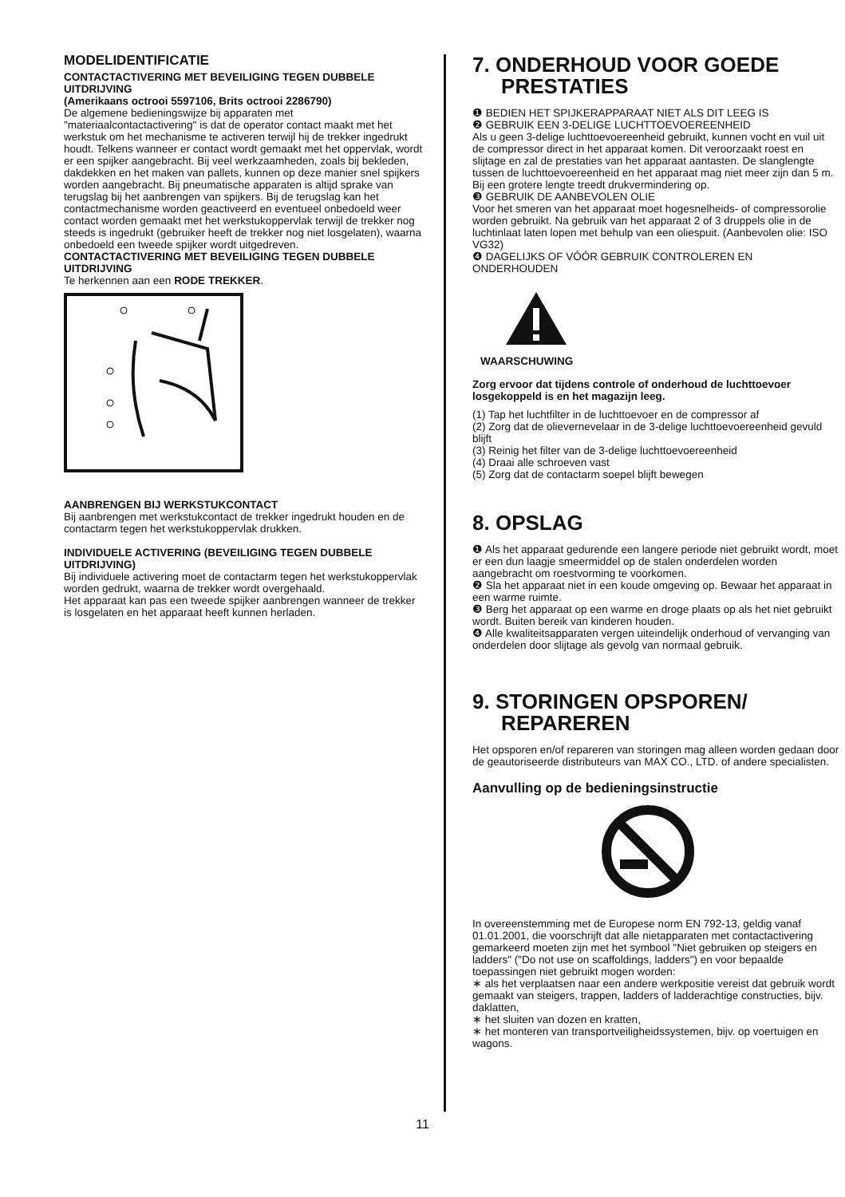MODELIDENTIFICATIE
CONTACTACTIVERING MET BEVEILIGING TEGEN DUBBELE UITDRIJVING
(Amerikaans octrooi 5597106, Brits octrooi 2286790)
De algemene bedieningswijze bij apparaten met "materiaalcontactactivering" is dat de operator contact maakt met het werkstuk om het mechanisme te activeren terwijl hij de trekker ingedrukt houdt. Telkens wanneer er contact wordt gemaakt met het oppervlak, wordt er een spijker aangebracht. Bij veel werkzaamheden, zoals bij bekleden, dakdekken en het maken van pallets, kunnen op deze manier snel spijkers worden aangebracht. Bij pneumatische apparaten is altijd sprake van terugslag bij het aanbrengen van spijkers. Bij de terugslag kan het contactmechanisme worden geactiveerd en eventueel onbedoeld weer contact worden gemaakt met het werkstukoppervlak terwijl de trekker nog steeds is ingedrukt (gebruiker heeft de trekker nog niet losgelaten), waarna onbedoeld een tweede spijker wordt uitgedreven.
CONTACTACTIVERING MET BEVEILIGING TEGEN DUBBELE UITDRIJVING
Te herkennen aan een RODE TREKKER.
AANBRENGEN BIJ WERKSTUKCONTACT
Bij aanbrengen met werkstukcontact de trekker ingedrukt houden en de contactarm tegen het werkstukoppervlak drukken.
INDIVIDUELE ACTIVERING (BEVEILIGING TEGEN DUBBELE UITDRIJVING)
Bij individuele activering moet de contactarm tegen het werkstukoppervlak worden gedrukt, waarna de trekker wordt overgehaald.
Het apparaat kan pas een tweede spijker aanbrengen wanneer de trekker is losgelaten en het apparaat heeft kunnen herladen.
7. ONDERHOUD VOOR GOEDE
PRESTATIES
❶ BEDIEN HET SPIJKERAPPARAAT NIET ALS DIT LEEG IS
❷ GEBRUIK EEN 3-DELIGE LUCHTTOEVOEREENHEID
Als u geen 3-delige luchttoevoereenheid gebruikt, kunnen vocht en vuil uit de compressor direct in het apparaat komen. Dit veroorzaakt roest en slijtage en zal de prestaties van het apparaat aantasten. De slanglengte tussen de luchttoevoereenheid en het apparaat mag niet meer zijn dan 5 m. Bij een grotere lengte treedt drukvermindering op.
❸ GEBRUIK DE AANBEVOLEN OLIE
Voor het smeren van het apparaat moet hogesnelheids- of compressorolie worden gebruikt. Na gebruik van het apparaat 2 of 3 druppels olie in de luchtinlaat laten lopen met behulp van een oliespuit. (Aanbevolen olie: ISO VG32)
❹ DAGELIJKS OF VÓÓR GEBRUIK CONTROLEREN EN ONDERHOUDEN
WAARSCHUWING
Zorg ervoor dat tijdens controle of onderhoud de luchttoevoer losgekoppeld is en het magazijn leeg.
(1) Tap het luchtfilter in de luchttoevoer en de compressor af
(2) Zorg dat de olievernevelaar in de 3-delige luchttoevoereenheid gevuld blijft
(3) Reinig het filter van de 3-delige luchttoevoereenheid
(4) Draai alle schroeven vast
(5) Zorg dat de contactarm soepel blijft bewegen
8. OPSLAG
❶ Als het apparaat gedurende een langere periode niet gebruikt wordt, moet er een dun laagje smeermiddel op de stalen onderdelen worden aangebracht om roestvorming te voorkomen.
❷ Sla het apparaat niet in een koude omgeving op. Bewaar het apparaat in een warme ruimte.
❸ Berg het apparaat op een warme en droge plaats op als het niet gebruikt wordt. Buiten bereik van kinderen houden.
❹ Alle kwaliteitsapparaten vergen uiteindelijk onderhoud of vervanging van onderdelen door slijtage als gevolg van normaal gebruik.
9. STORINGEN OPSPOREN/
REPAREREN
Het opsporen en/of repareren van storingen mag alleen worden gedaan door de geautoriseerde distributeurs van MAX CO., LTD. of andere specialisten.
Aanvulling op de bedieningsinstructie
In overeenstemming met de Europese norm EN 792-13, geldig vanaf 01.01.2001, die voorschrijft dat alle nietapparaten met contactactivering gemarkeerd moeten zijn met het symbool "Niet gebruiken op steigers en ladders" ("Do not use on scaffoldings, ladders") en voor bepaalde toepassingen niet gebruikt mogen worden:
∗ als het verplaatsen naar een andere werkpositie vereist dat gebruik wordt gemaakt van steigers, trappen, ladders of ladderachtige constructies, bijv. daklatten,
∗ het sluiten van dozen en kratten,
∗ het monteren van transportveiligheidssystemen, bijv. op voertuigen en wagons.
11